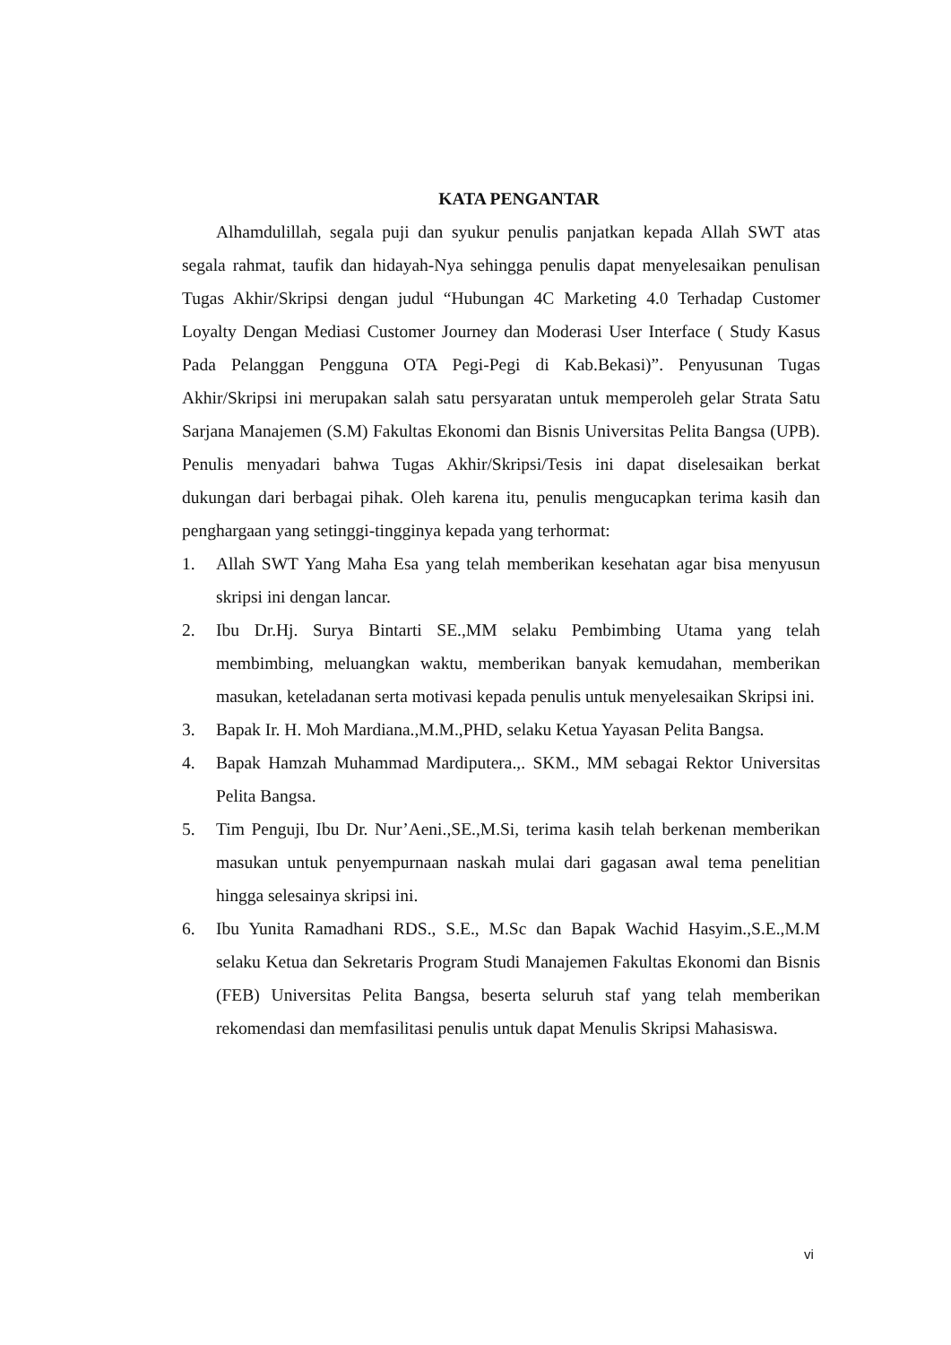KATA PENGANTAR
Alhamdulillah, segala puji dan syukur penulis panjatkan kepada Allah SWT atas segala rahmat, taufik dan hidayah-Nya sehingga penulis dapat menyelesaikan penulisan Tugas Akhir/Skripsi dengan judul “Hubungan 4C Marketing 4.0 Terhadap Customer Loyalty Dengan Mediasi Customer Journey dan Moderasi User Interface ( Study Kasus Pada Pelanggan Pengguna OTA Pegi-Pegi di Kab.Bekasi)”. Penyusunan Tugas Akhir/Skripsi ini merupakan salah satu persyaratan untuk memperoleh gelar Strata Satu Sarjana Manajemen (S.M) Fakultas Ekonomi dan Bisnis Universitas Pelita Bangsa (UPB). Penulis menyadari bahwa Tugas Akhir/Skripsi/Tesis ini dapat diselesaikan berkat dukungan dari berbagai pihak. Oleh karena itu, penulis mengucapkan terima kasih dan penghargaan yang setinggi-tingginya kepada yang terhormat:
1. Allah SWT Yang Maha Esa yang telah memberikan kesehatan agar bisa menyusun skripsi ini dengan lancar.
2. Ibu Dr.Hj. Surya Bintarti SE.,MM selaku Pembimbing Utama yang telah membimbing, meluangkan waktu, memberikan banyak kemudahan, memberikan masukan, keteladanan serta motivasi kepada penulis untuk menyelesaikan Skripsi ini.
3. Bapak Ir. H. Moh Mardiana.,M.M.,PHD, selaku Ketua Yayasan Pelita Bangsa.
4. Bapak Hamzah Muhammad Mardiputera.,. SKM., MM sebagai Rektor Universitas Pelita Bangsa.
5. Tim Penguji, Ibu Dr. Nur’Aeni.,SE.,M.Si, terima kasih telah berkenan memberikan masukan untuk penyempurnaan naskah mulai dari gagasan awal tema penelitian hingga selesainya skripsi ini.
6. Ibu Yunita Ramadhani RDS., S.E., M.Sc dan Bapak Wachid Hasyim.,S.E.,M.M selaku Ketua dan Sekretaris Program Studi Manajemen Fakultas Ekonomi dan Bisnis (FEB) Universitas Pelita Bangsa, beserta seluruh staf yang telah memberikan rekomendasi dan memfasilitasi penulis untuk dapat Menulis Skripsi Mahasiswa.
vi